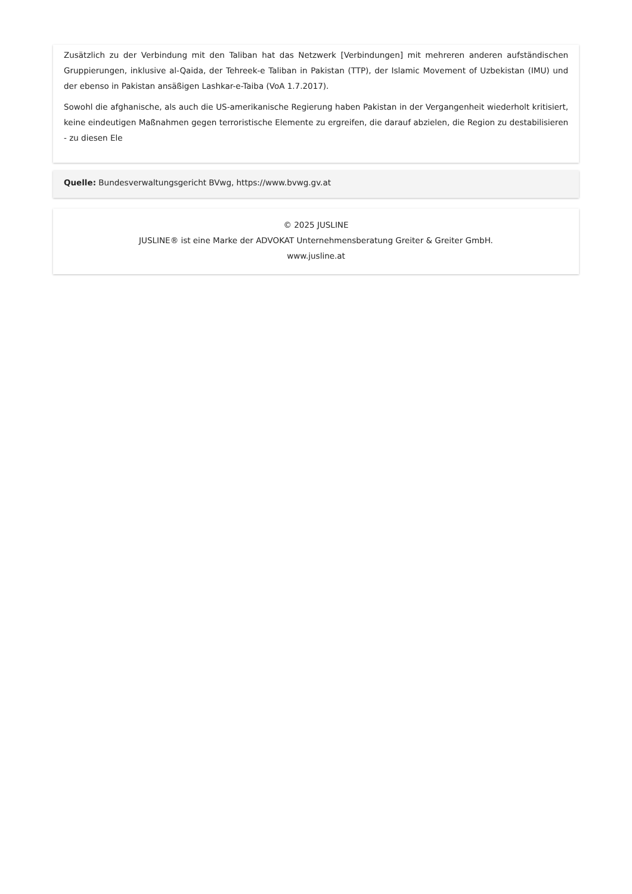Zusätzlich zu der Verbindung mit den Taliban hat das Netzwerk [Verbindungen] mit mehreren anderen aufständischen Gruppierungen, inklusive al-Qaida, der Tehreek-e Taliban in Pakistan (TTP), der Islamic Movement of Uzbekistan (IMU) und der ebenso in Pakistan ansäßigen Lashkar-e-Taiba (VoA 1.7.2017).
Sowohl die afghanische, als auch die US-amerikanische Regierung haben Pakistan in der Vergangenheit wiederholt kritisiert, keine eindeutigen Maßnahmen gegen terroristische Elemente zu ergreifen, die darauf abzielen, die Region zu destabilisieren - zu diesen Ele
Quelle: Bundesverwaltungsgericht BVwg, https://www.bvwg.gv.at
© 2025 JUSLINE
JUSLINE® ist eine Marke der ADVOKAT Unternehmensberatung Greiter & Greiter GmbH.
www.jusline.at